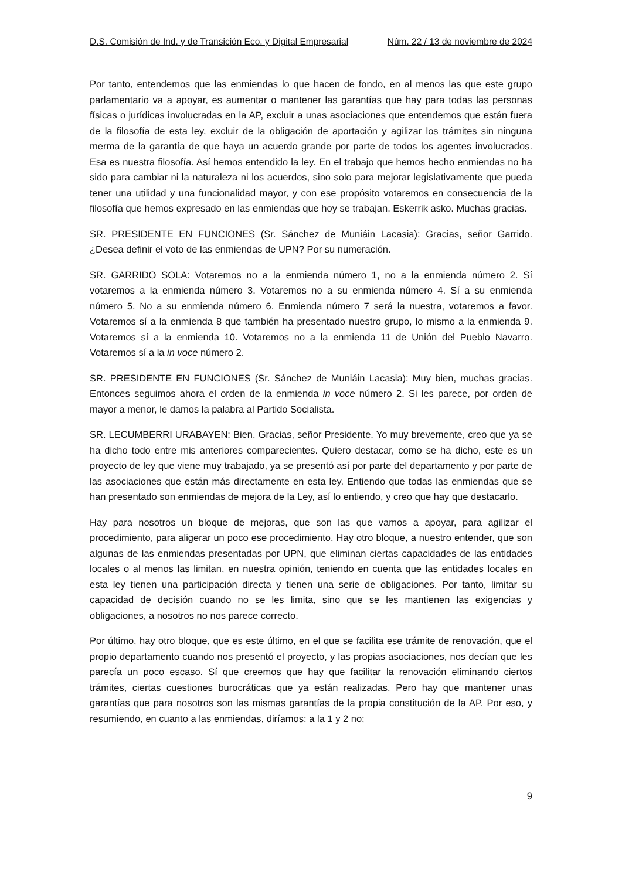D.S. Comisión de Ind. y de Transición Eco. y Digital Empresarial Núm. 22 / 13 de noviembre de 2024
Por tanto, entendemos que las enmiendas lo que hacen de fondo, en al menos las que este grupo parlamentario va a apoyar, es aumentar o mantener las garantías que hay para todas las personas físicas o jurídicas involucradas en la AP, excluir a unas asociaciones que entendemos que están fuera de la filosofía de esta ley, excluir de la obligación de aportación y agilizar los trámites sin ninguna merma de la garantía de que haya un acuerdo grande por parte de todos los agentes involucrados. Esa es nuestra filosofía. Así hemos entendido la ley. En el trabajo que hemos hecho enmiendas no ha sido para cambiar ni la naturaleza ni los acuerdos, sino solo para mejorar legislativamente que pueda tener una utilidad y una funcionalidad mayor, y con ese propósito votaremos en consecuencia de la filosofía que hemos expresado en las enmiendas que hoy se trabajan. Eskerrik asko. Muchas gracias.
SR. PRESIDENTE EN FUNCIONES (Sr. Sánchez de Muniáin Lacasia): Gracias, señor Garrido. ¿Desea definir el voto de las enmiendas de UPN? Por su numeración.
SR. GARRIDO SOLA: Votaremos no a la enmienda número 1, no a la enmienda número 2. Sí votaremos a la enmienda número 3. Votaremos no a su enmienda número 4. Sí a su enmienda número 5. No a su enmienda número 6. Enmienda número 7 será la nuestra, votaremos a favor. Votaremos sí a la enmienda 8 que también ha presentado nuestro grupo, lo mismo a la enmienda 9. Votaremos sí a la enmienda 10. Votaremos no a la enmienda 11 de Unión del Pueblo Navarro. Votaremos sí a la in voce número 2.
SR. PRESIDENTE EN FUNCIONES (Sr. Sánchez de Muniáin Lacasia): Muy bien, muchas gracias. Entonces seguimos ahora el orden de la enmienda in voce número 2. Si les parece, por orden de mayor a menor, le damos la palabra al Partido Socialista.
SR. LECUMBERRI URABAYEN: Bien. Gracias, señor Presidente. Yo muy brevemente, creo que ya se ha dicho todo entre mis anteriores comparecientes. Quiero destacar, como se ha dicho, este es un proyecto de ley que viene muy trabajado, ya se presentó así por parte del departamento y por parte de las asociaciones que están más directamente en esta ley. Entiendo que todas las enmiendas que se han presentado son enmiendas de mejora de la Ley, así lo entiendo, y creo que hay que destacarlo.
Hay para nosotros un bloque de mejoras, que son las que vamos a apoyar, para agilizar el procedimiento, para aligerar un poco ese procedimiento. Hay otro bloque, a nuestro entender, que son algunas de las enmiendas presentadas por UPN, que eliminan ciertas capacidades de las entidades locales o al menos las limitan, en nuestra opinión, teniendo en cuenta que las entidades locales en esta ley tienen una participación directa y tienen una serie de obligaciones. Por tanto, limitar su capacidad de decisión cuando no se les limita, sino que se les mantienen las exigencias y obligaciones, a nosotros no nos parece correcto.
Por último, hay otro bloque, que es este último, en el que se facilita ese trámite de renovación, que el propio departamento cuando nos presentó el proyecto, y las propias asociaciones, nos decían que les parecía un poco escaso. Sí que creemos que hay que facilitar la renovación eliminando ciertos trámites, ciertas cuestiones burocráticas que ya están realizadas. Pero hay que mantener unas garantías que para nosotros son las mismas garantías de la propia constitución de la AP. Por eso, y resumiendo, en cuanto a las enmiendas, diríamos: a la 1 y 2 no;
9